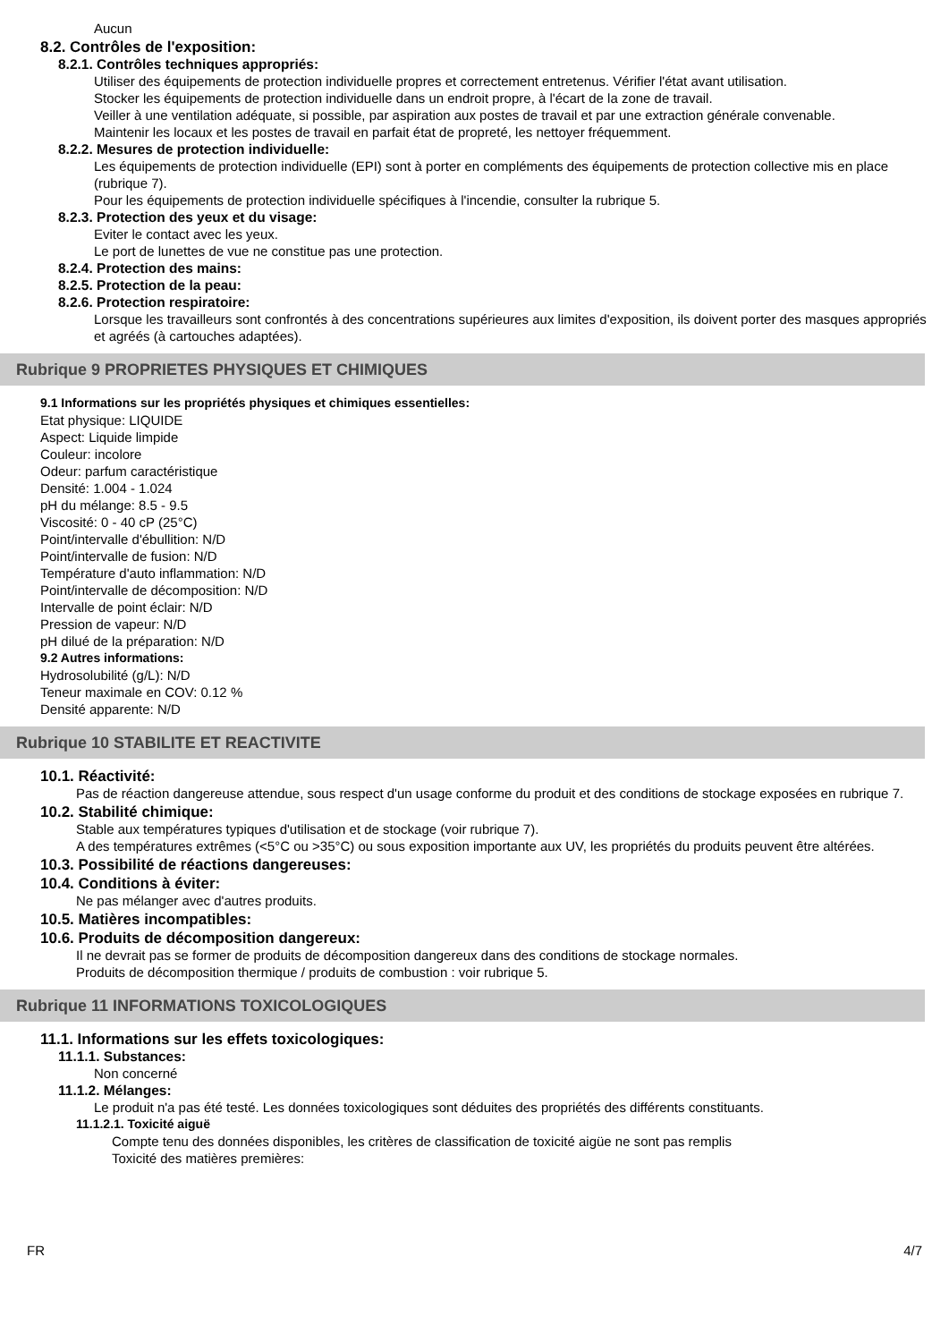Aucun
8.2. Contrôles de l'exposition:
8.2.1. Contrôles techniques appropriés:
Utiliser des équipements de protection individuelle propres et correctement entretenus. Vérifier l'état avant utilisation.
Stocker les équipements de protection individuelle dans un endroit propre, à l'écart de la zone de travail.
Veiller à une ventilation adéquate, si possible, par aspiration aux postes de travail et par une extraction générale convenable.
Maintenir les locaux et les postes de travail en parfait état de propreté, les nettoyer fréquemment.
8.2.2. Mesures de protection individuelle:
Les équipements de protection individuelle (EPI) sont à porter en compléments des équipements de protection collective mis en place (rubrique 7).
Pour les équipements de protection individuelle spécifiques à l'incendie, consulter la rubrique 5.
8.2.3. Protection des yeux et du visage:
Eviter le contact avec les yeux.
Le port de lunettes de vue ne constitue pas une protection.
8.2.4. Protection des mains:
8.2.5. Protection de la peau:
8.2.6. Protection respiratoire:
Lorsque les travailleurs sont confrontés à des concentrations supérieures aux limites d'exposition, ils doivent porter des masques appropriés et agréés (à cartouches adaptées).
Rubrique 9 PROPRIETES PHYSIQUES ET CHIMIQUES
9.1 Informations sur les propriétés physiques et chimiques essentielles:
Etat physique: LIQUIDE
Aspect: Liquide limpide
Couleur: incolore
Odeur: parfum caractéristique
Densité: 1.004 - 1.024
pH du mélange: 8.5 - 9.5
Viscosité: 0 - 40 cP (25°C)
Point/intervalle d'ébullition: N/D
Point/intervalle de fusion: N/D
Température d'auto inflammation: N/D
Point/intervalle de décomposition: N/D
Intervalle de point éclair: N/D
Pression de vapeur: N/D
pH dilué de la préparation: N/D
9.2 Autres informations:
Hydrosolubilité (g/L): N/D
Teneur maximale en COV: 0.12 %
Densité apparente: N/D
Rubrique 10 STABILITE ET REACTIVITE
10.1. Réactivité:
Pas de réaction dangereuse attendue, sous respect d'un usage conforme du produit et des conditions de stockage exposées en rubrique 7.
10.2. Stabilité chimique:
Stable aux températures typiques d'utilisation et de stockage (voir rubrique 7).
A des températures extrêmes (<5°C ou >35°C) ou sous exposition importante aux UV, les propriétés du produits peuvent être altérées.
10.3. Possibilité de réactions dangereuses:
10.4. Conditions à éviter:
Ne pas mélanger avec d'autres produits.
10.5. Matières incompatibles:
10.6. Produits de décomposition dangereux:
Il ne devrait pas se former de produits de décomposition dangereux dans des conditions de stockage normales.
Produits de décomposition thermique / produits de combustion : voir rubrique 5.
Rubrique 11 INFORMATIONS TOXICOLOGIQUES
11.1. Informations sur les effets toxicologiques:
11.1.1. Substances:
Non concerné
11.1.2. Mélanges:
Le produit n'a pas été testé. Les données toxicologiques sont déduites des propriétés des différents constituants.
11.1.2.1. Toxicité aiguë
Compte tenu des données disponibles, les critères de classification de toxicité aigüe ne sont pas remplis
Toxicité des matières premières:
FR 4/7